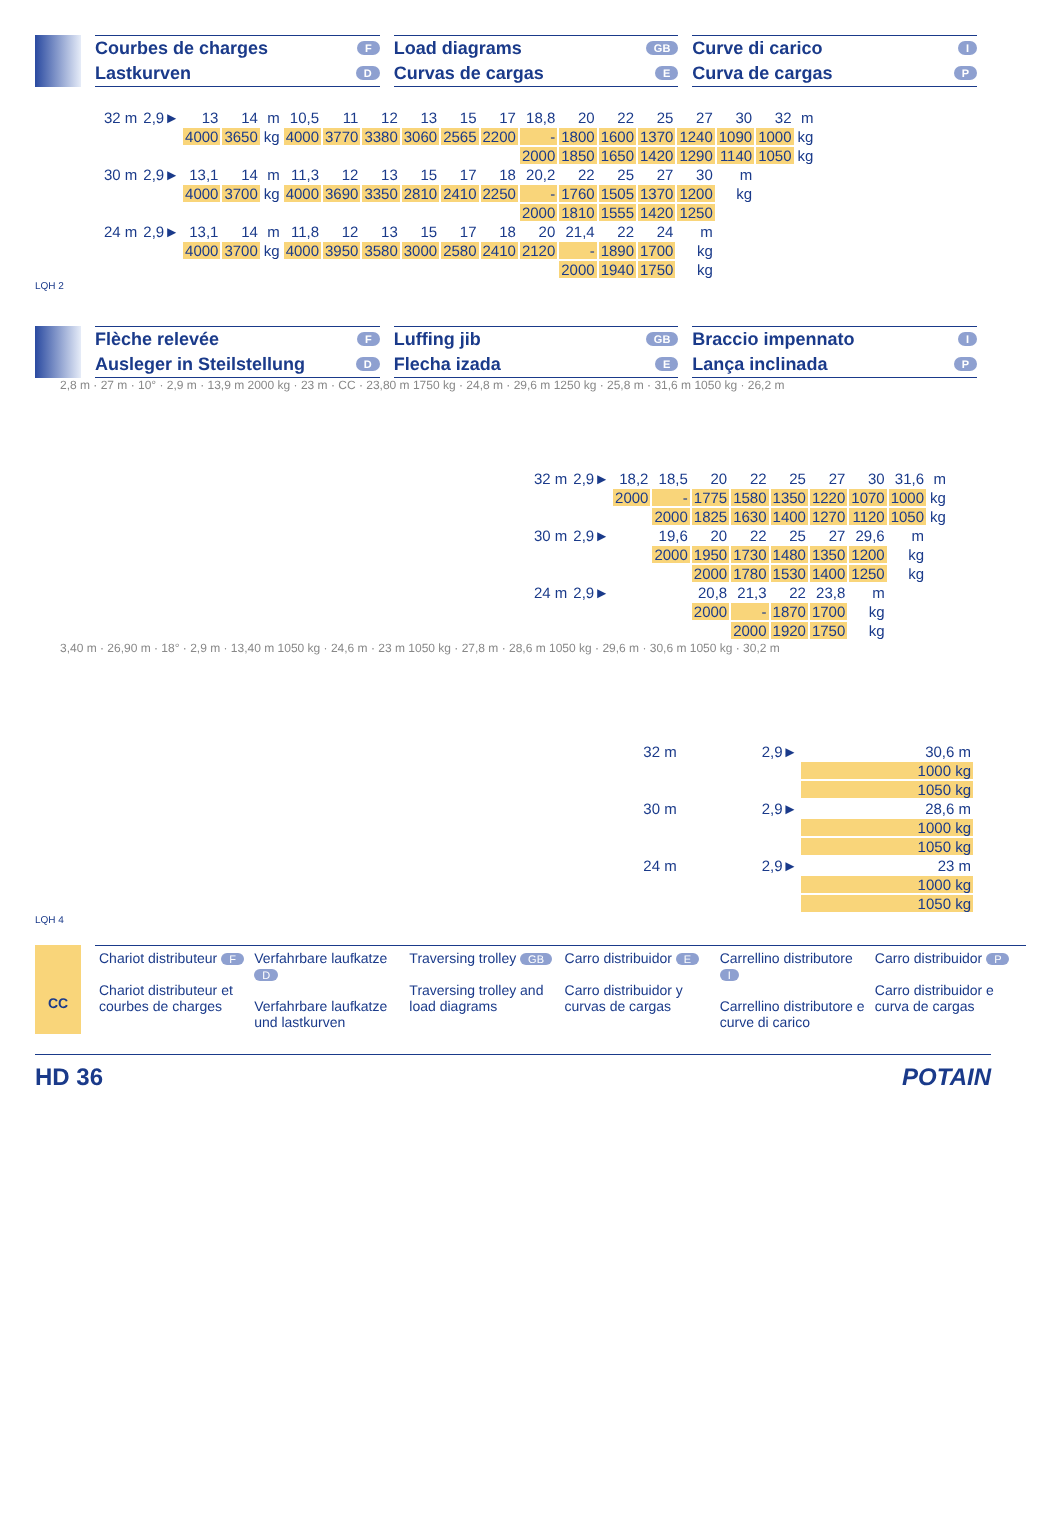Courbes de charges F
Lastkurven D
Load diagrams GB
Curvas de cargas E
Curve di carico I
Curva de cargas P
| 32 m | 2,9► | 13 | 14 | m | 10,5 | 11 | 12 | 13 | 15 | 17 | 18,8 | 20 | 22 | 25 | 27 | 30 | 32 | m |
| | | 4000 | 3650 | kg | 4000 | 3770 | 3380 | 3060 | 2565 | 2200 | - | 1800 | 1600 | 1370 | 1240 | 1090 | 1000 | kg |
| | | | | | | | | | | | 2000 | 1850 | 1650 | 1420 | 1290 | 1140 | 1050 | kg |
| 30 m | 2,9► | 13,1 | 14 | m | 11,3 | 12 | 13 | 15 | 17 | 18 | 20,2 | 22 | 25 | 27 | 30 | m | | |
| | | 4000 | 3700 | kg | 4000 | 3690 | 3350 | 2810 | 2410 | 2250 | - | 1760 | 1505 | 1370 | 1200 | kg | | |
| | | | | | | | | | | | 2000 | 1810 | 1555 | 1420 | 1250 | | | |
| 24 m | 2,9► | 13,1 | 14 | m | 11,8 | 12 | 13 | 15 | 17 | 18 | 20 | 21,4 | 22 | 24 | m | | | |
| | | 4000 | 3700 | kg | 4000 | 3950 | 3580 | 3000 | 2580 | 2410 | 2120 | - | 1890 | 1700 | kg | | | |
| | | | | | | | | | | | | 2000 | 1940 | 1750 | kg | | | |
LQH 2
Flèche relevée F
Ausleger in Steilstellung D
Luffing jib GB
Flecha izada E
Braccio impennato I
Lança inclinada P
2,8 m · 27 m · 10° · 2,9 m · 13,9 m 2000 kg · 23 m · CC · 23,80 m 1750 kg · 24,8 m · 29,6 m 1250 kg · 25,8 m · 31,6 m 1050 kg · 26,2 m
| 32 m | 2,9► | 18,2 | 18,5 | 20 | 22 | 25 | 27 | 30 | 31,6 | m |
| | | 2000 | - | 1775 | 1580 | 1350 | 1220 | 1070 | 1000 | kg |
| | | | 2000 | 1825 | 1630 | 1400 | 1270 | 1120 | 1050 | kg |
| 30 m | 2,9► | | 19,6 | 20 | 22 | 25 | 27 | 29,6 | m | |
| | | | 2000 | 1950 | 1730 | 1480 | 1350 | 1200 | kg | |
| | | | | 2000 | 1780 | 1530 | 1400 | 1250 | kg | |
| 24 m | 2,9► | | | 20,8 | 21,3 | 22 | 23,8 | m | | |
| | | | | 2000 | - | 1870 | 1700 | kg | | |
| | | | | | 2000 | 1920 | 1750 | kg | | |
3,40 m · 26,90 m · 18° · 2,9 m · 13,40 m 1050 kg · 24,6 m · 23 m 1050 kg · 27,8 m · 28,6 m 1050 kg · 29,6 m · 30,6 m 1050 kg · 30,2 m
| 32 m | 2,9► | 30,6 m |
| | | 1000 kg |
| | | 1050 kg |
| 30 m | 2,9► | 28,6 m |
| | | 1000 kg |
| | | 1050 kg |
| 24 m | 2,9► | 23 m |
| | | 1000 kg |
| | | 1050 kg |
LQH 4
CC
Chariot distributeur F
Chariot distributeur et courbes de charges
Verfahrbare laufkatze D
Verfahrbare laufkatze und lastkurven
Traversing trolley GB
Traversing trolley and load diagrams
Carro distribuidor E
Carro distribuidor y curvas de cargas
Carrellino distributore I
Carrellino distributore e curve di carico
Carro distribuidor P
Carro distribuidor e curva de cargas
HD 36 POTAIN